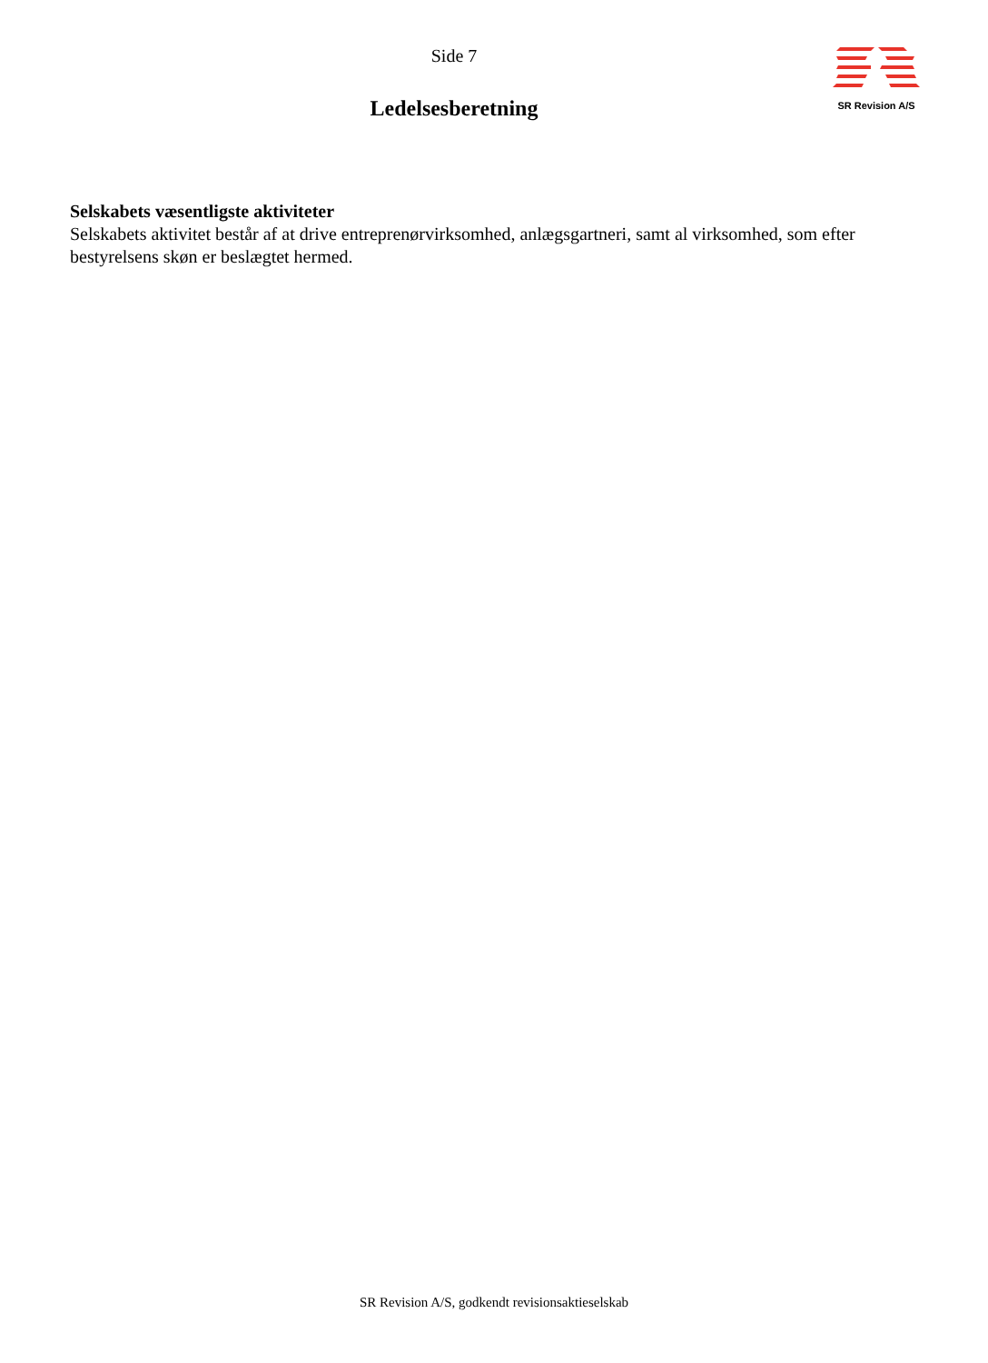Side 7
Ledelsesberetning
SR Revision A/S
Selskabets væsentligste aktiviteter
Selskabets aktivitet består af at drive entreprenørvirksomhed, anlægsgartneri, samt al virksomhed, som efter bestyrelsens skøn er beslægtet hermed.
SR Revision A/S, godkendt revisionsaktieselskab